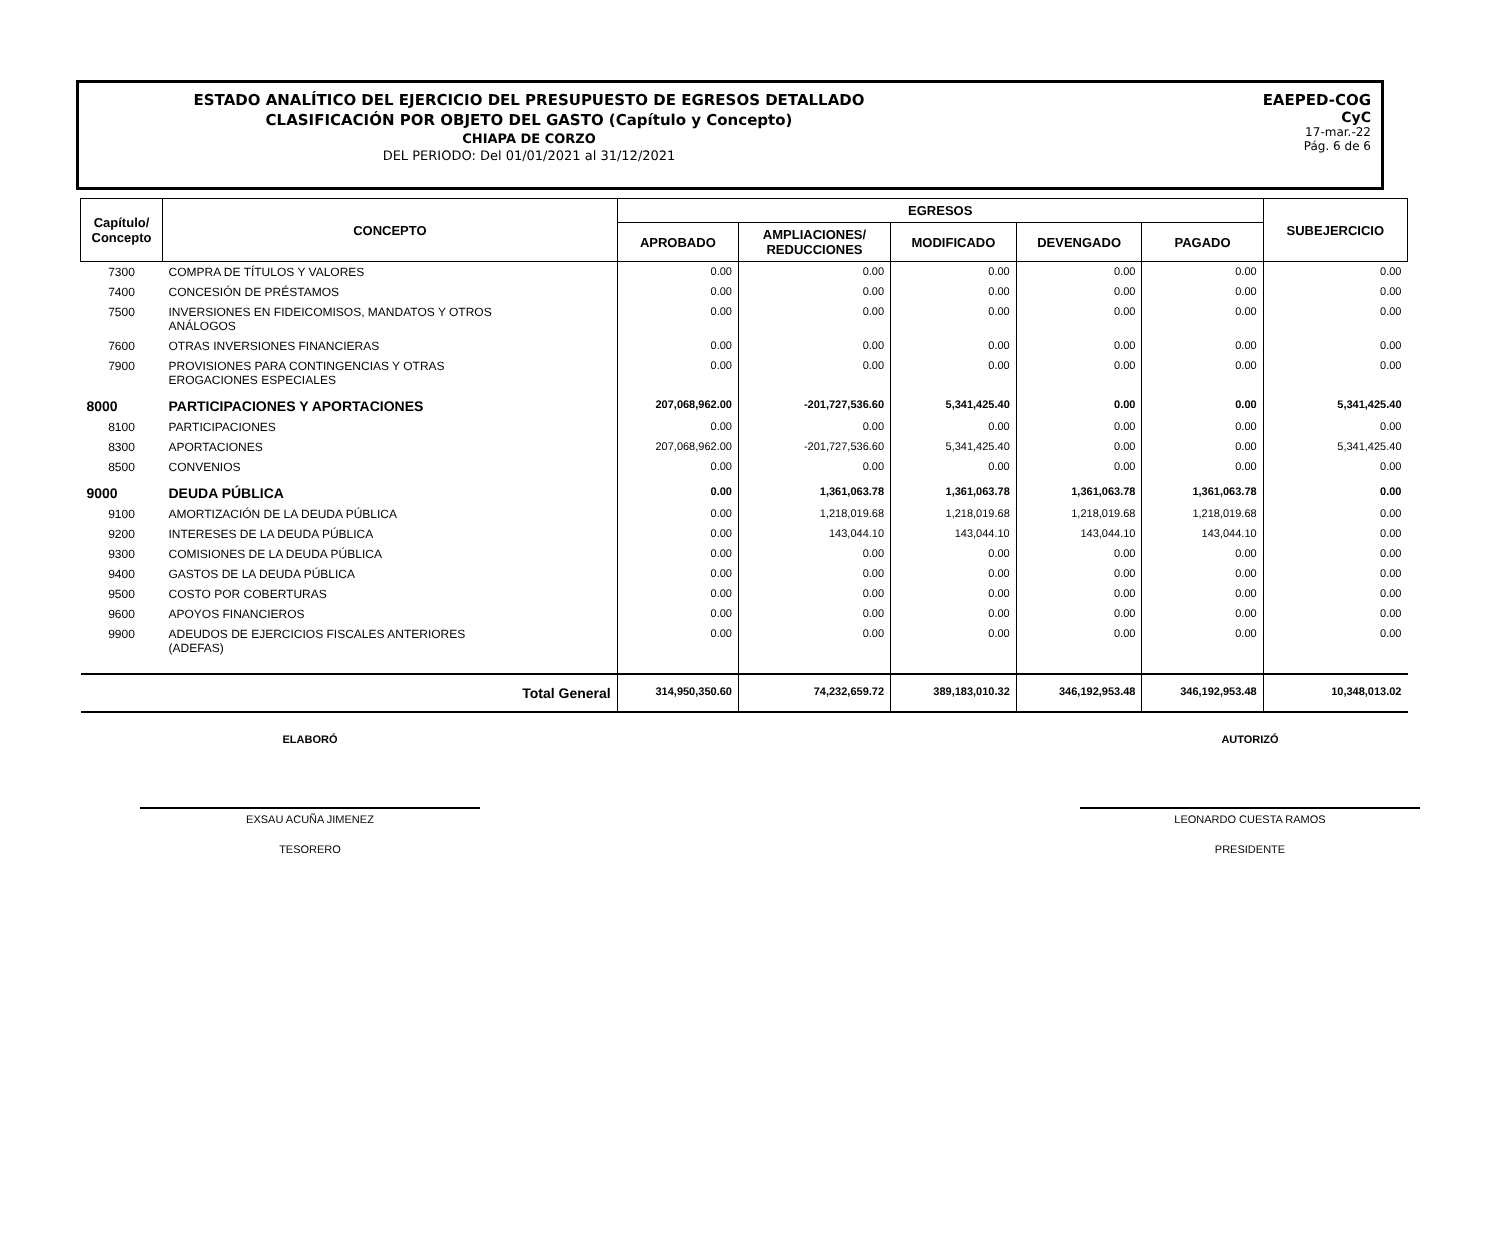ESTADO ANALÍTICO DEL EJERCICIO DEL PRESUPUESTO DE EGRESOS DETALLADO
CLASIFICACIÓN POR OBJETO DEL GASTO (Capítulo y Concepto)
CHIAPA DE CORZO
DEL PERIODO: Del 01/01/2021 al 31/12/2021
EAEPED-COG
CyC
17-mar.-22
Pág. 6 de 6
| Capítulo/ Concepto | CONCEPTO | EGRESOS | | | | | SUBEJERCICIO |
| --- | --- | --- | --- | --- | --- | --- | --- |
| | | APROBADO | AMPLIACIONES/ REDUCCIONES | MODIFICADO | DEVENGADO | PAGADO | |
| 7300 | COMPRA DE TÍTULOS Y VALORES | 0.00 | 0.00 | 0.00 | 0.00 | 0.00 | 0.00 |
| 7400 | CONCESIÓN DE PRÉSTAMOS | 0.00 | 0.00 | 0.00 | 0.00 | 0.00 | 0.00 |
| 7500 | INVERSIONES EN FIDEICOMISOS, MANDATOS Y OTROS ANÁLOGOS | 0.00 | 0.00 | 0.00 | 0.00 | 0.00 | 0.00 |
| 7600 | OTRAS INVERSIONES FINANCIERAS | 0.00 | 0.00 | 0.00 | 0.00 | 0.00 | 0.00 |
| 7900 | PROVISIONES PARA CONTINGENCIAS Y OTRAS EROGACIONES ESPECIALES | 0.00 | 0.00 | 0.00 | 0.00 | 0.00 | 0.00 |
| 8000 | PARTICIPACIONES Y APORTACIONES | 207,068,962.00 | -201,727,536.60 | 5,341,425.40 | 0.00 | 0.00 | 5,341,425.40 |
| 8100 | PARTICIPACIONES | 0.00 | 0.00 | 0.00 | 0.00 | 0.00 | 0.00 |
| 8300 | APORTACIONES | 207,068,962.00 | -201,727,536.60 | 5,341,425.40 | 0.00 | 0.00 | 5,341,425.40 |
| 8500 | CONVENIOS | 0.00 | 0.00 | 0.00 | 0.00 | 0.00 | 0.00 |
| 9000 | DEUDA PÚBLICA | 0.00 | 1,361,063.78 | 1,361,063.78 | 1,361,063.78 | 1,361,063.78 | 0.00 |
| 9100 | AMORTIZACIÓN DE LA DEUDA PÚBLICA | 0.00 | 1,218,019.68 | 1,218,019.68 | 1,218,019.68 | 1,218,019.68 | 0.00 |
| 9200 | INTERESES DE LA DEUDA PÚBLICA | 0.00 | 143,044.10 | 143,044.10 | 143,044.10 | 143,044.10 | 0.00 |
| 9300 | COMISIONES DE LA DEUDA PÚBLICA | 0.00 | 0.00 | 0.00 | 0.00 | 0.00 | 0.00 |
| 9400 | GASTOS DE LA DEUDA PÚBLICA | 0.00 | 0.00 | 0.00 | 0.00 | 0.00 | 0.00 |
| 9500 | COSTO POR COBERTURAS | 0.00 | 0.00 | 0.00 | 0.00 | 0.00 | 0.00 |
| 9600 | APOYOS FINANCIEROS | 0.00 | 0.00 | 0.00 | 0.00 | 0.00 | 0.00 |
| 9900 | ADEUDOS DE EJERCICIOS FISCALES ANTERIORES (ADEFAS) | 0.00 | 0.00 | 0.00 | 0.00 | 0.00 | 0.00 |
| | Total General | 314,950,350.60 | 74,232,659.72 | 389,183,010.32 | 346,192,953.48 | 346,192,953.48 | 10,348,013.02 |
ELABORÓ
EXSAU ACUÑA JIMENEZ
TESORERO
AUTORIZÓ
LEONARDO CUESTA RAMOS
PRESIDENTE